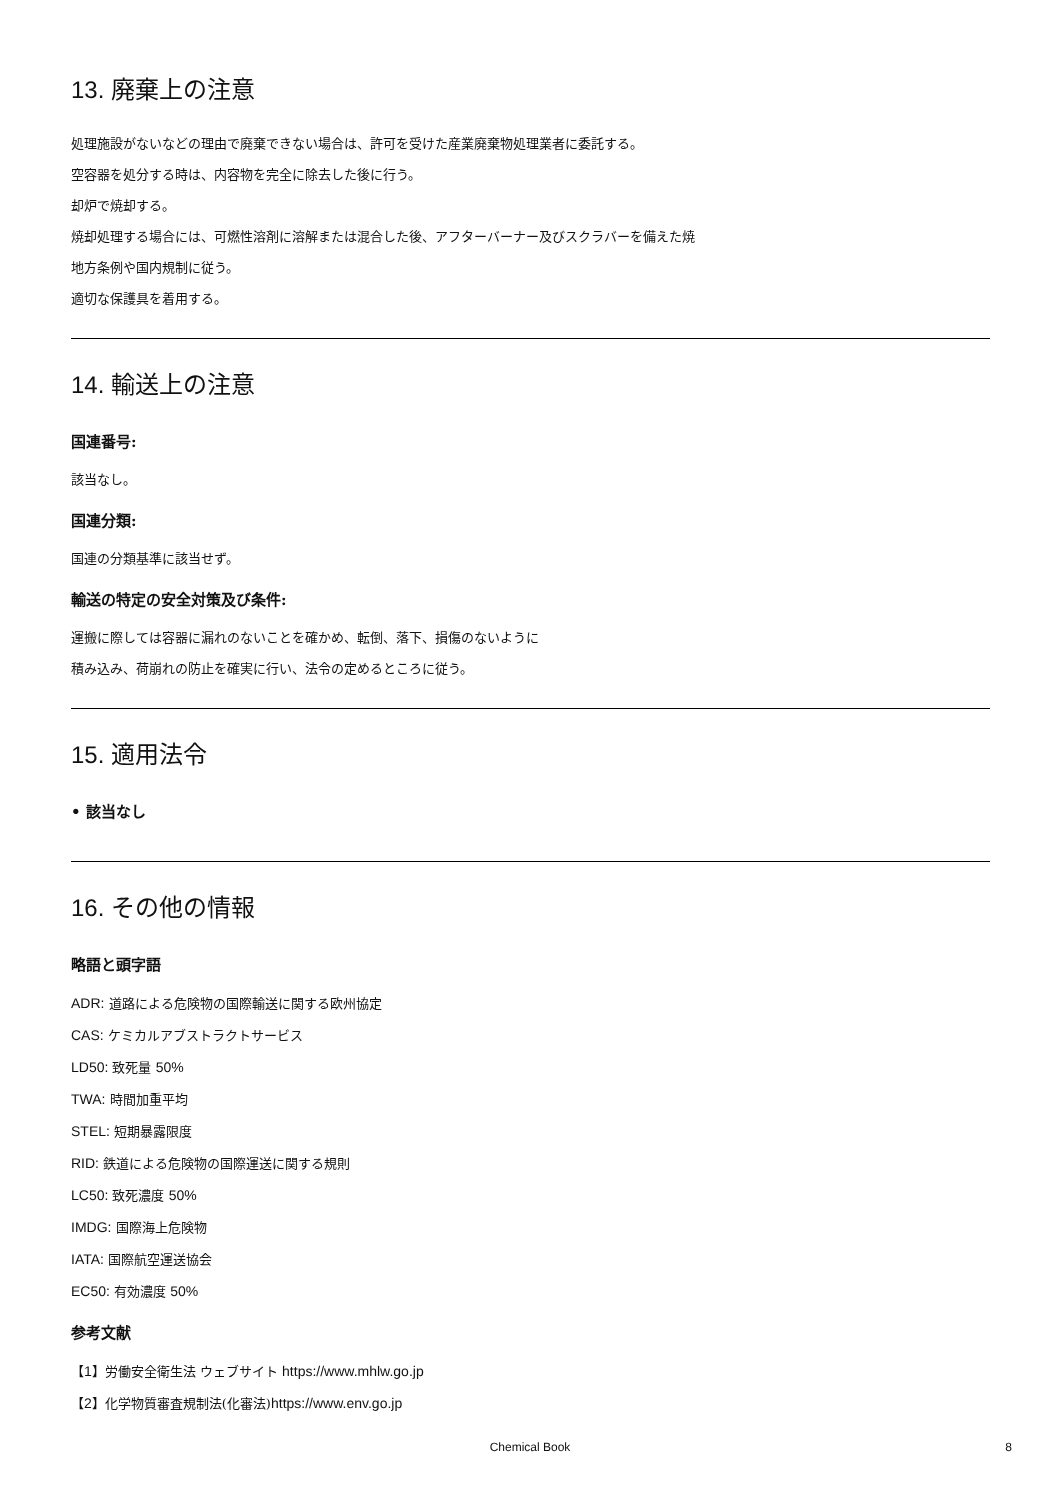13. 廃棄上の注意
処理施設がないなどの理由で廃棄できない場合は、許可を受けた産業廃棄物処理業者に委託する。
空容器を処分する時は、内容物を完全に除去した後に行う。
却炉で焼却する。
焼却処理する場合には、可燃性溶剤に溶解または混合した後、アフターバーナー及びスクラバーを備えた焼
地方条例や国内規制に従う。
適切な保護具を着用する。
14. 輸送上の注意
国連番号:
該当なし。
国連分類:
国連の分類基準に該当せず。
輸送の特定の安全対策及び条件:
運搬に際しては容器に漏れのないことを確かめ、転倒、落下、損傷のないように
積み込み、荷崩れの防止を確実に行い、法令の定めるところに従う。
15. 適用法令
• 該当なし
16. その他の情報
略語と頭字語
ADR: 道路による危険物の国際輸送に関する欧州協定
CAS: ケミカルアブストラクトサービス
LD50: 致死量 50%
TWA: 時間加重平均
STEL: 短期暴露限度
RID: 鉄道による危険物の国際運送に関する規則
LC50: 致死濃度 50%
IMDG: 国際海上危険物
IATA: 国際航空運送協会
EC50: 有効濃度 50%
参考文献
【1】労働安全衛生法 ウェブサイト https://www.mhlw.go.jp
【2】化学物質審査規制法(化審法)https://www.env.go.jp
Chemical Book
8